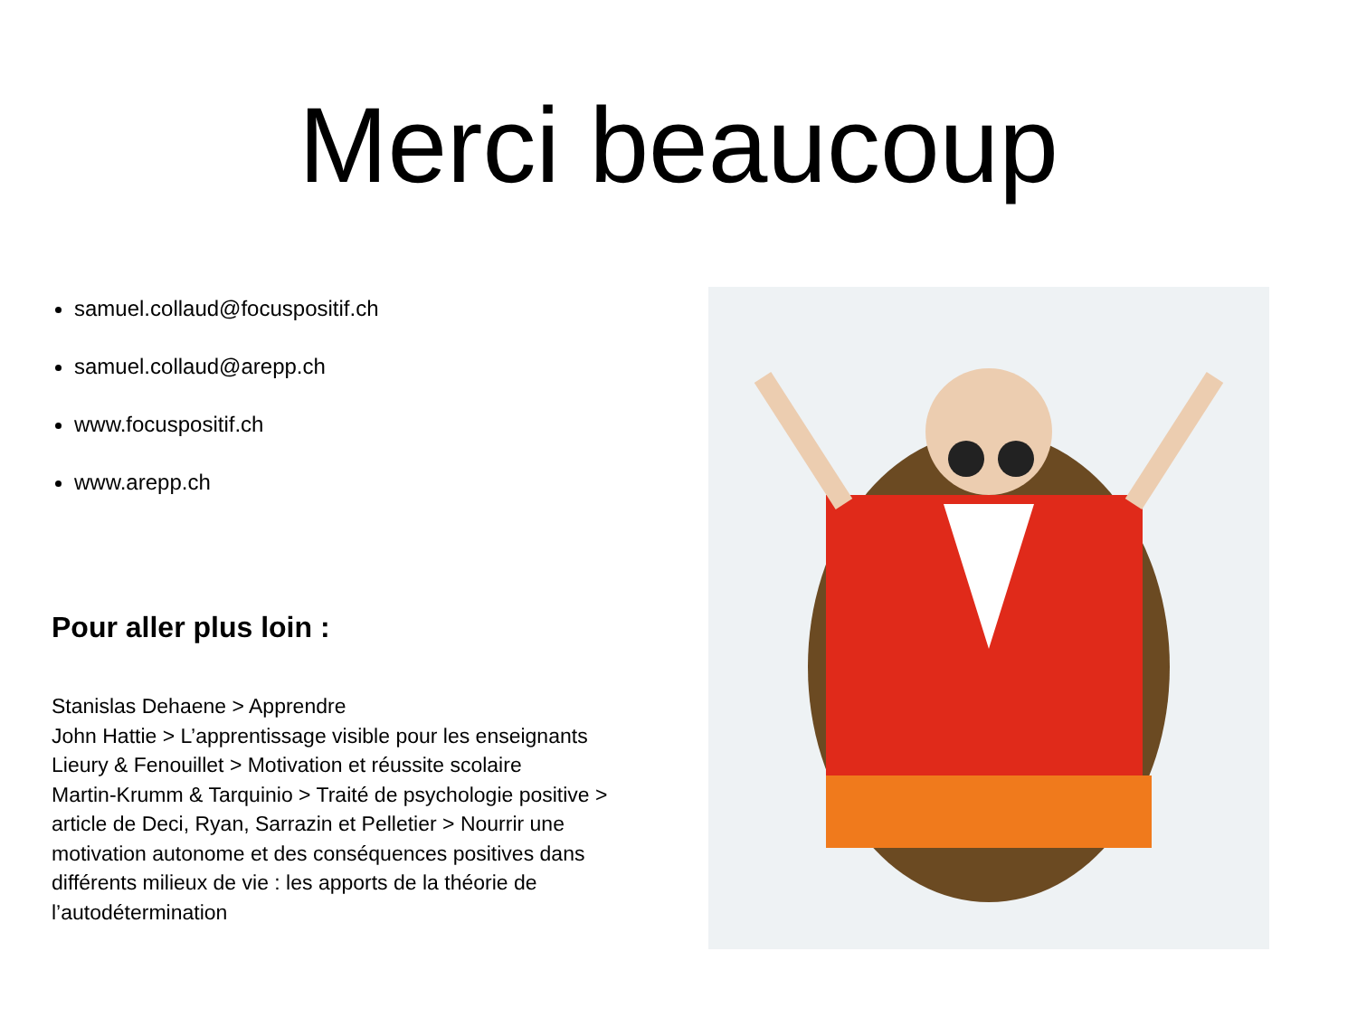Merci beaucoup
samuel.collaud@focuspositif.ch
samuel.collaud@arepp.ch
www.focuspositif.ch
www.arepp.ch
Pour aller plus loin :
Stanislas Dehaene > Apprendre
John Hattie > L’apprentissage visible pour les enseignants
Lieury & Fenouillet > Motivation et réussite scolaire
Martin-Krumm & Tarquinio > Traité de psychologie positive > article de Deci, Ryan, Sarrazin et Pelletier > Nourrir une motivation autonome et des conséquences positives dans différents milieux de vie : les apports de la théorie de l’autodétermination